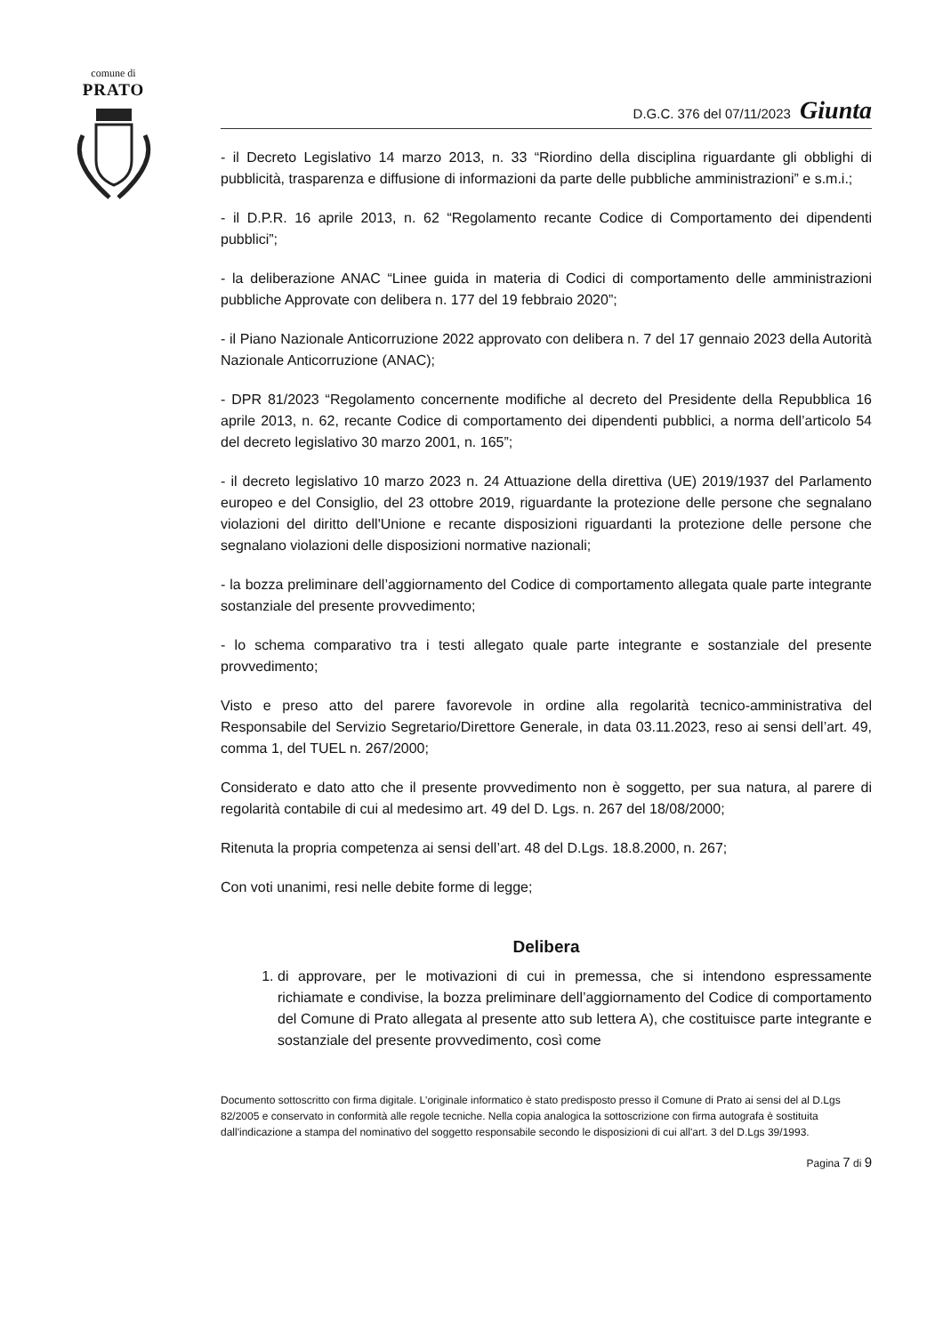comune di
PRATO
D.G.C. 376 del 07/11/2023 Giunta
- il Decreto Legislativo 14 marzo 2013, n. 33 “Riordino della disciplina riguardante gli obblighi di pubblicità, trasparenza e diffusione di informazioni da parte delle pubbliche amministrazioni” e s.m.i.;
- il D.P.R. 16 aprile 2013, n. 62 “Regolamento recante Codice di Comportamento dei dipendenti pubblici”;
- la deliberazione ANAC “Linee guida in materia di Codici di comportamento delle amministrazioni pubbliche Approvate con delibera n. 177 del 19 febbraio 2020”;
- il Piano Nazionale Anticorruzione 2022 approvato con delibera n. 7 del 17 gennaio 2023 della Autorità Nazionale Anticorruzione (ANAC);
- DPR 81/2023 “Regolamento concernente modifiche al decreto del Presidente della Repubblica 16 aprile 2013, n. 62, recante Codice di comportamento dei dipendenti pubblici, a norma dell’articolo 54 del decreto legislativo 30 marzo 2001, n. 165”;
- il decreto legislativo 10 marzo 2023 n. 24 Attuazione della direttiva (UE) 2019/1937 del Parlamento europeo e del Consiglio, del 23 ottobre 2019, riguardante la protezione delle persone che segnalano violazioni del diritto dell'Unione e recante disposizioni riguardanti la protezione delle persone che segnalano violazioni delle disposizioni normative nazionali;
- la bozza preliminare dell’aggiornamento del Codice di comportamento allegata quale parte integrante sostanziale del presente provvedimento;
- lo schema comparativo tra i testi allegato quale parte integrante e sostanziale del presente provvedimento;
Visto e preso atto del parere favorevole in ordine alla regolarità tecnico-amministrativa del Responsabile del Servizio Segretario/Direttore Generale, in data 03.11.2023, reso ai sensi dell’art. 49, comma 1, del TUEL n. 267/2000;
Considerato e dato atto che il presente provvedimento non è soggetto, per sua natura, al parere di regolarità contabile di cui al medesimo art. 49 del D. Lgs. n. 267 del 18/08/2000;
Ritenuta la propria competenza ai sensi dell’art. 48 del D.Lgs. 18.8.2000, n. 267;
Con voti unanimi, resi nelle debite forme di legge;
Delibera
1. di approvare, per le motivazioni di cui in premessa, che si intendono espressamente richiamate e condivise, la bozza preliminare dell’aggiornamento del Codice di comportamento del Comune di Prato allegata al presente atto sub lettera A), che costituisce parte integrante e sostanziale del presente provvedimento, così come
Documento sottoscritto con firma digitale. L'originale informatico è stato predisposto presso il Comune di Prato ai sensi del al D.Lgs 82/2005 e conservato in conformità alle regole tecniche. Nella copia analogica la sottoscrizione con firma autografa è sostituita dall'indicazione a stampa del nominativo del soggetto responsabile secondo le disposizioni di cui all'art. 3 del D.Lgs 39/1993.
Pagina 7 di 9